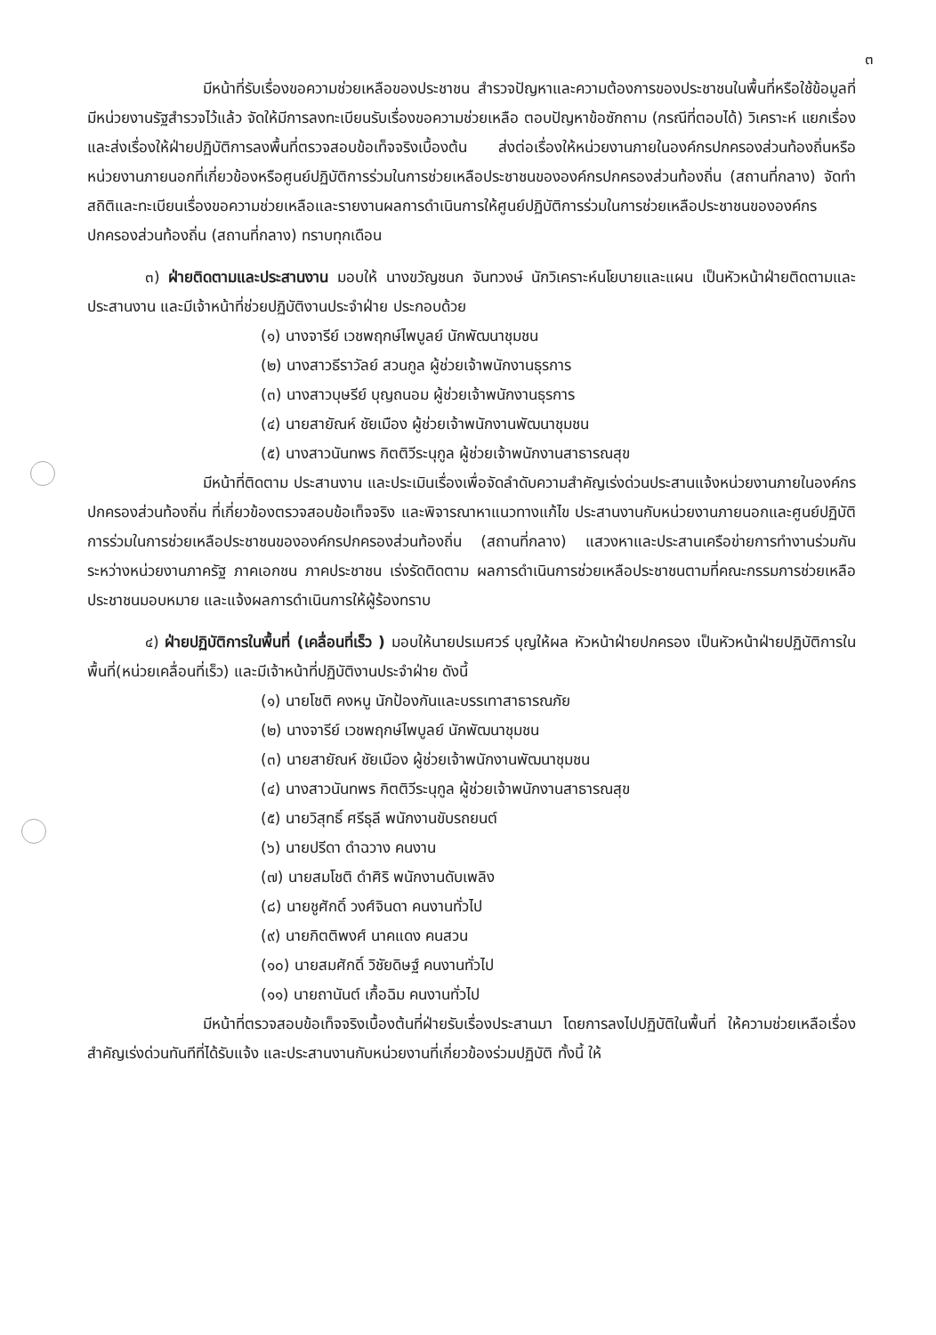๓
มีหน้าที่รับเรื่องขอความช่วยเหลือของประชาชน สำรวจปัญหาและความต้องการของประชาชนในพื้นที่หรือใช้ข้อมูลที่มีหน่วยงานรัฐสำรวจไว้แล้ว จัดให้มีการลงทะเบียนรับเรื่องขอความช่วยเหลือ ตอบปัญหาข้อซักถาม (กรณีที่ตอบได้) วิเคราะห์ แยกเรื่องและส่งเรื่องให้ฝ่ายปฏิบัติการลงพื้นที่ตรวจสอบข้อเท็จจริงเบื้องต้น ส่งต่อเรื่องให้หน่วยงานภายในองค์กรปกครองส่วนท้องถิ่นหรือหน่วยงานภายนอกที่เกี่ยวข้องหรือศูนย์ปฏิบัติการร่วมในการช่วยเหลือประชาชนขององค์กรปกครองส่วนท้องถิ่น (สถานที่กลาง) จัดทำสถิติและทะเบียนเรื่องขอความช่วยเหลือและรายงานผลการดำเนินการให้ศูนย์ปฏิบัติการร่วมในการช่วยเหลือประชาชนขององค์กรปกครองส่วนท้องถิ่น (สถานที่กลาง) ทราบทุกเดือน
๓) ฝ่ายติดตามและประสานงาน มอบให้ นางขวัญชนก จันทวงษ์ นักวิเคราะห์นโยบายและแผน เป็นหัวหน้าฝ่ายติดตามและประสานงาน และมีเจ้าหน้าที่ช่วยปฏิบัติงานประจำฝ่าย ประกอบด้วย
(๑) นางจารีย์ เวชพฤกษ์ไพบูลย์ นักพัฒนาชุมชน
(๒) นางสาวธีราวัลย์ สวนกูล ผู้ช่วยเจ้าพนักงานธุรการ
(๓) นางสาวบุษรีย์ บุญถนอม ผู้ช่วยเจ้าพนักงานธุรการ
(๔) นายสายัณห์ ชัยเมือง ผู้ช่วยเจ้าพนักงานพัฒนาชุมชน
(๕) นางสาวนันทพร กิตติวีระนุกูล ผู้ช่วยเจ้าพนักงานสาธารณสุข
มีหน้าที่ติดตาม ประสานงาน และประเมินเรื่องเพื่อจัดลำดับความสำคัญเร่งด่วนประสานแจ้งหน่วยงานภายในองค์กรปกครองส่วนท้องถิ่น ที่เกี่ยวข้องตรวจสอบข้อเท็จจริง และพิจารณาหาแนวทางแก้ไข ประสานงานกับหน่วยงานภายนอกและศูนย์ปฏิบัติการร่วมในการช่วยเหลือประชาชนขององค์กรปกครองส่วนท้องถิ่น (สถานที่กลาง) แสวงหาและประสานเครือข่ายการทำงานร่วมกันระหว่างหน่วยงานภาครัฐ ภาคเอกชน ภาคประชาชน เร่งรัดติดตาม ผลการดำเนินการช่วยเหลือประชาชนตามที่คณะกรรมการช่วยเหลือประชาชนมอบหมาย และแจ้งผลการดำเนินการให้ผู้ร้องทราบ
๔) ฝ่ายปฏิบัติการในพื้นที่ (เคลื่อนที่เร็ว ) มอบให้นายปรเมศวร์ บุญให้ผล หัวหน้าฝ่ายปกครอง เป็นหัวหน้าฝ่ายปฏิบัติการในพื้นที่(หน่วยเคลื่อนที่เร็ว) และมีเจ้าหน้าที่ปฏิบัติงานประจำฝ่าย ดังนี้
(๑) นายโชติ คงหนู นักป้องกันและบรรเทาสาธารณภัย
(๒) นางจารีย์ เวชพฤกษ์ไพบูลย์ นักพัฒนาชุมชน
(๓) นายสายัณห์ ชัยเมือง ผู้ช่วยเจ้าพนักงานพัฒนาชุมชน
(๔) นางสาวนันทพร กิตติวีระนุกูล ผู้ช่วยเจ้าพนักงานสาธารณสุข
(๕) นายวิสุทธิ์ ศรีธุลี พนักงานขับรถยนต์
(๖) นายปรีดา ดำฉวาง คนงาน
(๗) นายสมโชติ ดำศิริ พนักงานดับเพลิง
(๘) นายชูศักดิ์ วงศ์จินดา คนงานทั่วไป
(๙) นายกิตติพงศ์ นาคแดง คนสวน
(๑๐) นายสมศักดิ์ วิชัยดิษฐ์ คนงานทั่วไป
(๑๑) นายถานันต์ เกื้อฉิม คนงานทั่วไป
มีหน้าที่ตรวจสอบข้อเท็จจริงเบื้องต้นที่ฝ่ายรับเรื่องประสานมา โดยการลงไปปฏิบัติในพื้นที่ ให้ความช่วยเหลือเรื่องสำคัญเร่งด่วนทันทีที่ได้รับแจ้ง และประสานงานกับหน่วยงานที่เกี่ยวข้องร่วมปฏิบัติ ทั้งนี้ ให้